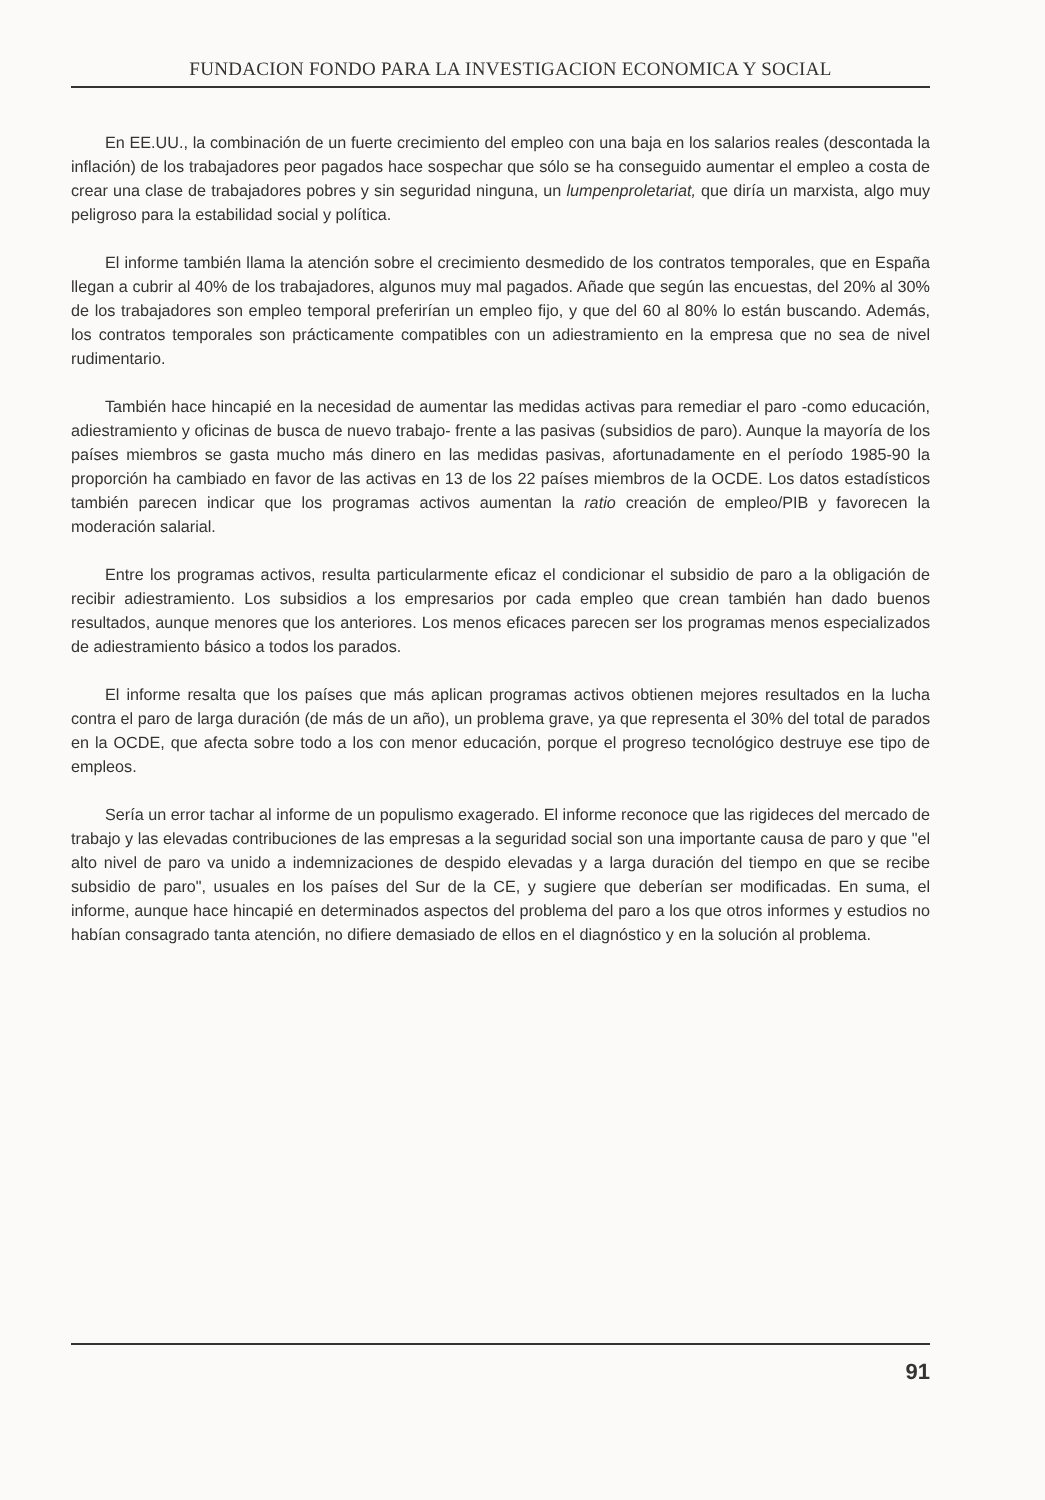FUNDACION FONDO PARA LA INVESTIGACION ECONOMICA Y SOCIAL
En EE.UU., la combinación de un fuerte crecimiento del empleo con una baja en los salarios reales (descontada la inflación) de los trabajadores peor pagados hace sospechar que sólo se ha conseguido aumentar el empleo a costa de crear una clase de trabajadores pobres y sin seguridad ninguna, un lumpenproletariat, que diría un marxista, algo muy peligroso para la estabilidad social y política.
El informe también llama la atención sobre el crecimiento desmedido de los contratos temporales, que en España llegan a cubrir al 40% de los trabajadores, algunos muy mal pagados. Añade que según las encuestas, del 20% al 30% de los trabajadores son empleo temporal preferirían un empleo fijo, y que del 60 al 80% lo están buscando. Además, los contratos temporales son prácticamente compatibles con un adiestramiento en la empresa que no sea de nivel rudimentario.
También hace hincapié en la necesidad de aumentar las medidas activas para remediar el paro -como educación, adiestramiento y oficinas de busca de nuevo trabajo- frente a las pasivas (subsidios de paro). Aunque la mayoría de los países miembros se gasta mucho más dinero en las medidas pasivas, afortunadamente en el período 1985-90 la proporción ha cambiado en favor de las activas en 13 de los 22 países miembros de la OCDE. Los datos estadísticos también parecen indicar que los programas activos aumentan la ratio creación de empleo/PIB y favorecen la moderación salarial.
Entre los programas activos, resulta particularmente eficaz el condicionar el subsidio de paro a la obligación de recibir adiestramiento. Los subsidios a los empresarios por cada empleo que crean también han dado buenos resultados, aunque menores que los anteriores. Los menos eficaces parecen ser los programas menos especializados de adiestramiento básico a todos los parados.
El informe resalta que los países que más aplican programas activos obtienen mejores resultados en la lucha contra el paro de larga duración (de más de un año), un problema grave, ya que representa el 30% del total de parados en la OCDE, que afecta sobre todo a los con menor educación, porque el progreso tecnológico destruye ese tipo de empleos.
Sería un error tachar al informe de un populismo exagerado. El informe reconoce que las rigideces del mercado de trabajo y las elevadas contribuciones de las empresas a la seguridad social son una importante causa de paro y que "el alto nivel de paro va unido a indemnizaciones de despido elevadas y a larga duración del tiempo en que se recibe subsidio de paro", usuales en los países del Sur de la CE, y sugiere que deberían ser modificadas. En suma, el informe, aunque hace hincapié en determinados aspectos del problema del paro a los que otros informes y estudios no habían consagrado tanta atención, no difiere demasiado de ellos en el diagnóstico y en la solución al problema.
91